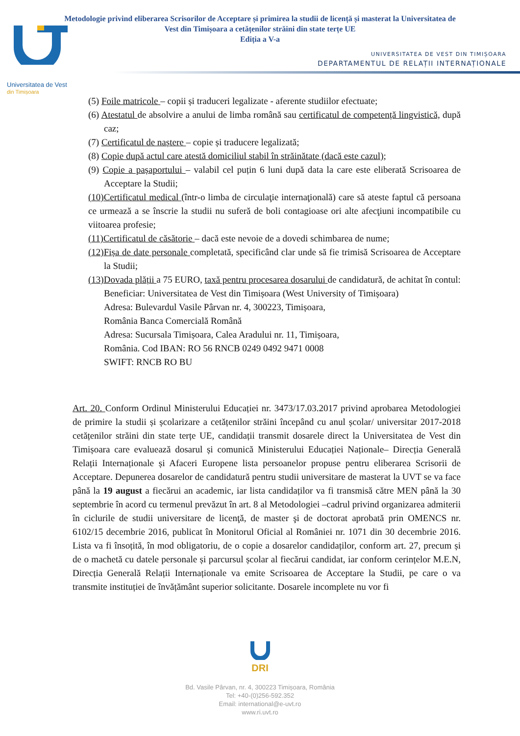Metodologie privind eliberarea Scrisorilor de Acceptare și primirea la studii de licență și masterat la Universitatea de
Vest din Timișoara a cetățenilor străini din state terțe UE
Ediția a V-a
UNIVERSITATEA DE VEST DIN TIMIȘOARA
DEPARTAMENTUL DE RELAȚII INTERNAȚIONALE
Universitatea de Vest
din Timișoara
(5) Foile matricole – copii și traduceri legalizate - aferente studiilor efectuate;
(6) Atestatul de absolvire a anului de limba română sau certificatul de competență lingvistică, după caz;
(7) Certificatul de naștere – copie și traducere legalizată;
(8) Copie după actul care atestă domiciliul stabil în străinătate (dacă este cazul);
(9) Copie a pașaportului – valabil cel puțin 6 luni după data la care este eliberată Scrisoarea de Acceptare la Studii;
(10)Certificatul medical (într-o limba de circulaţie internaţională) care să ateste faptul că persoana ce urmează a se înscrie la studii nu suferă de boli contagioase ori alte afecţiuni incompatibile cu viitoarea profesie;
(11)Certificatul de căsătorie – dacă este nevoie de a dovedi schimbarea de nume;
(12)Fișa de date personale completată, specificând clar unde să fie trimisă Scrisoarea de Acceptare la Studii;
(13)Dovada plății a 75 EURO, taxă pentru procesarea dosarului de candidatură, de achitat în contul:
Beneficiar: Universitatea de Vest din Timișoara (West University of Timișoara)
Adresa: Bulevardul Vasile Pârvan nr. 4, 300223, Timișoara,
România Banca Comercială Română
Adresa: Sucursala Timișoara, Calea Aradului nr. 11, Timișoara,
România. Cod IBAN: RO 56 RNCB 0249 0492 9471 0008
SWIFT: RNCB RO BU
Art. 20. Conform Ordinul Ministerului Educației nr. 3473/17.03.2017 privind aprobarea Metodologiei de primire la studii și școlarizare a cetățenilor străini începând cu anul școlar/ universitar 2017-2018 cetățenilor străini din state terțe UE, candidații transmit dosarele direct la Universitatea de Vest din Timișoara care evaluează dosarul și comunică Ministerului Educației Naționale– Direcția Generală Relații Internaționale și Afaceri Europene lista persoanelor propuse pentru eliberarea Scrisorii de Acceptare. Depunerea dosarelor de candidatură pentru studii universitare de masterat la UVT se va face până la 19 august a fiecărui an academic, iar lista candidaților va fi transmisă către MEN până la 30 septembrie în acord cu termenul prevăzut în art. 8 al Metodologiei –cadrul privind organizarea admiterii în ciclurile de studii universitare de licenţă, de master şi de doctorat aprobată prin OMENCS nr. 6102/15 decembrie 2016, publicat în Monitorul Oficial al României nr. 1071 din 30 decembrie 2016. Lista va fi însoțită, în mod obligatoriu, de o copie a dosarelor candidaților, conform art. 27, precum și de o machetă cu datele personale și parcursul școlar al fiecărui candidat, iar conform cerințelor M.E.N, Direcția Generală Relații Internaționale va emite Scrisoarea de Acceptare la Studii, pe care o va transmite instituției de învățământ superior solicitante. Dosarele incomplete nu vor fi
DRI
Bd. Vasile Pârvan, nr. 4, 300223 Timișoara, România
Tel: +40-(0)256-592.352
Email: international@e-uvt.ro
www.ri.uvt.ro